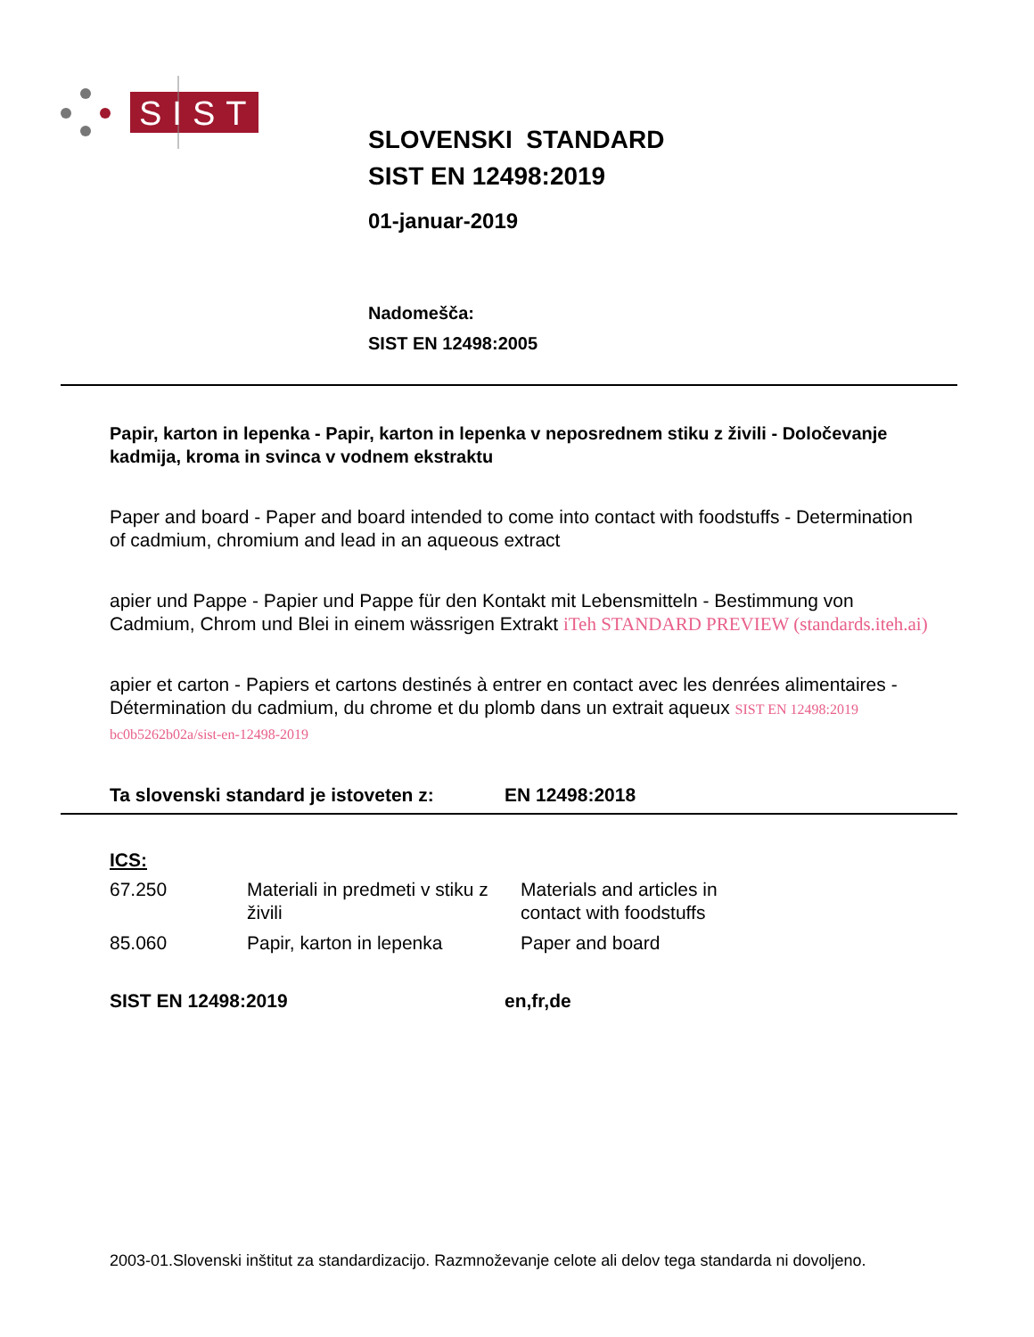SIST
SLOVENSKI STANDARD
SIST EN 12498:2019
01-januar-2019
Nadomešča:
SIST EN 12498:2005
Papir, karton in lepenka - Papir, karton in lepenka v neposrednem stiku z živili - Določevanje kadmija, kroma in svinca v vodnem ekstraktu
Paper and board - Paper and board intended to come into contact with foodstuffs - Determination of cadmium, chromium and lead in an aqueous extract
apier und Pappe - Papier und Pappe für den Kontakt mit Lebensmitteln - Bestimmung von Cadmium, Chrom und Blei in einem wässrigen Extrakt iTeh STANDARD PREVIEW (standards.iteh.ai)
apier et carton - Papiers et cartons destinés à entrer en contact avec les denrées alimentaires - Détermination du cadmium, du chrome et du plomb dans un extrait aqueux SIST EN 12498:2019 bc0b5262b02a/sist-en-12498-2019
Ta slovenski standard je istoveten z: EN 12498:2018
ICS:
| 67.250 | Materiali in predmeti v stiku z živili | Materials and articles in contact with foodstuffs |
| 85.060 | Papir, karton in lepenka | Paper and board |
SIST EN 12498:2019 en,fr,de
2003-01.Slovenski inštitut za standardizacijo. Razmnoževanje celote ali delov tega standarda ni dovoljeno.